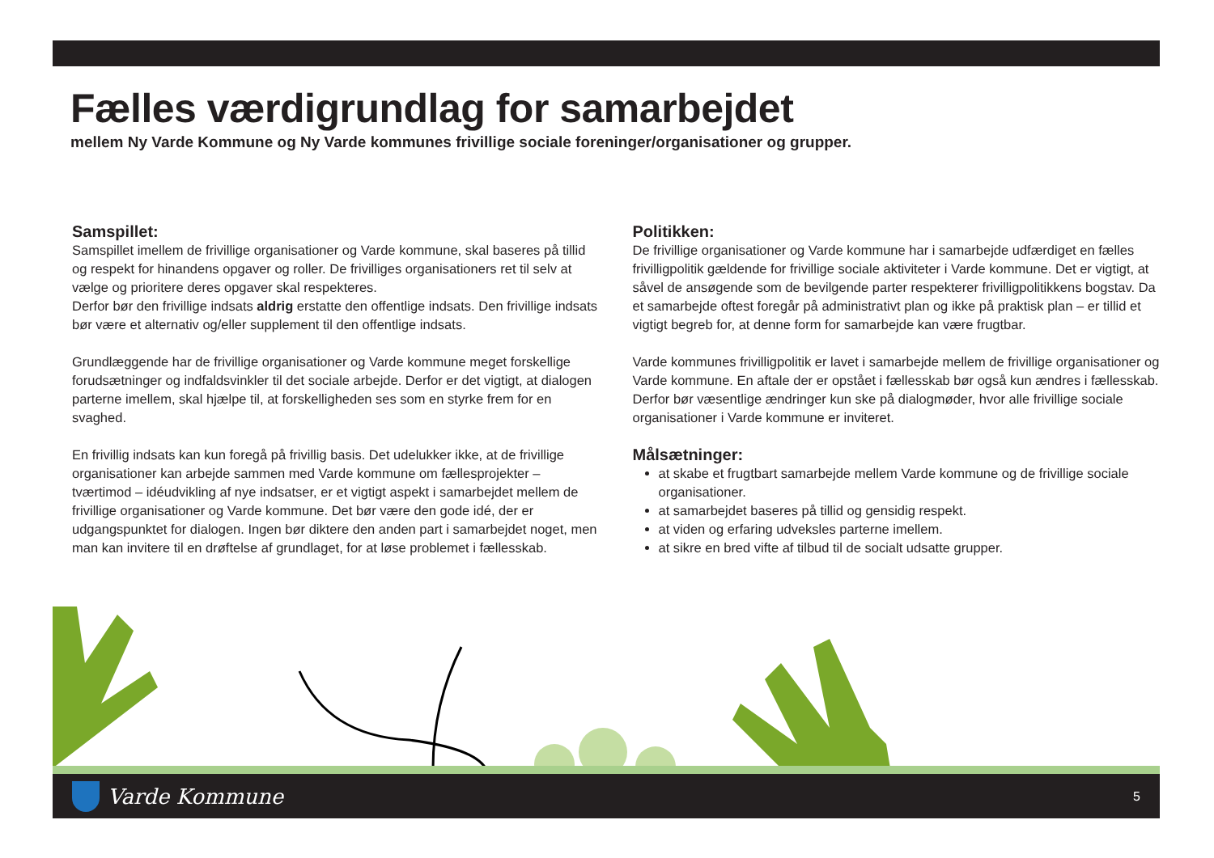Fælles værdigrundlag for samarbejdet
mellem Ny Varde Kommune og Ny Varde kommunes frivillige sociale foreninger/organisationer og grupper.
Samspillet:
Samspillet imellem de frivillige organisationer og Varde kommune, skal baseres på tillid og respekt for hinandens opgaver og roller. De frivilliges organisationers ret til selv at vælge og prioritere deres opgaver skal respekteres.
Derfor bør den frivillige indsats aldrig erstatte den offentlige indsats. Den frivillige indsats bør være et alternativ og/eller supplement til den offentlige indsats.
Grundlæggende har de frivillige organisationer og Varde kommune meget forskellige forudsætninger og indfaldsvinkler til det sociale arbejde. Derfor er det vigtigt, at dialogen parterne imellem, skal hjælpe til, at forskelligheden ses som en styrke frem for en svaghed.
En frivillig indsats kan kun foregå på frivillig basis. Det udelukker ikke, at de frivillige organisationer kan arbejde sammen med Varde kommune om fællesprojekter – tværtimod – idéudvikling af nye indsatser, er et vigtigt aspekt i samarbejdet mellem de frivillige organisationer og Varde kommune. Det bør være den gode idé, der er udgangspunktet for dialogen. Ingen bør diktere den anden part i samarbejdet noget, men man kan invitere til en drøftelse af grundlaget, for at løse problemet i fællesskab.
Politikken:
De frivillige organisationer og Varde kommune har i samarbejde udfærdiget en fælles frivilligpolitik gældende for frivillige sociale aktiviteter i Varde kommune. Det er vigtigt, at såvel de ansøgende som de bevilgende parter respekterer frivilligpolitikkens bogstav. Da et samarbejde oftest foregår på administrativt plan og ikke på praktisk plan – er tillid et vigtigt begreb for, at denne form for samarbejde kan være frugtbar.
Varde kommunes frivilligpolitik er lavet i samarbejde mellem de frivillige organisationer og Varde kommune. En aftale der er opstået i fællesskab bør også kun ændres i fællesskab. Derfor bør væsentlige ændringer kun ske på dialogmøder, hvor alle frivillige sociale organisationer i Varde kommune er inviteret.
Målsætninger:
at skabe et frugtbart samarbejde mellem Varde kommune og de frivillige sociale organisationer.
at samarbejdet baseres på tillid og gensidig respekt.
at viden og erfaring udveksles parterne imellem.
at sikre en bred vifte af tilbud til de socialt udsatte grupper.
Varde Kommune
5